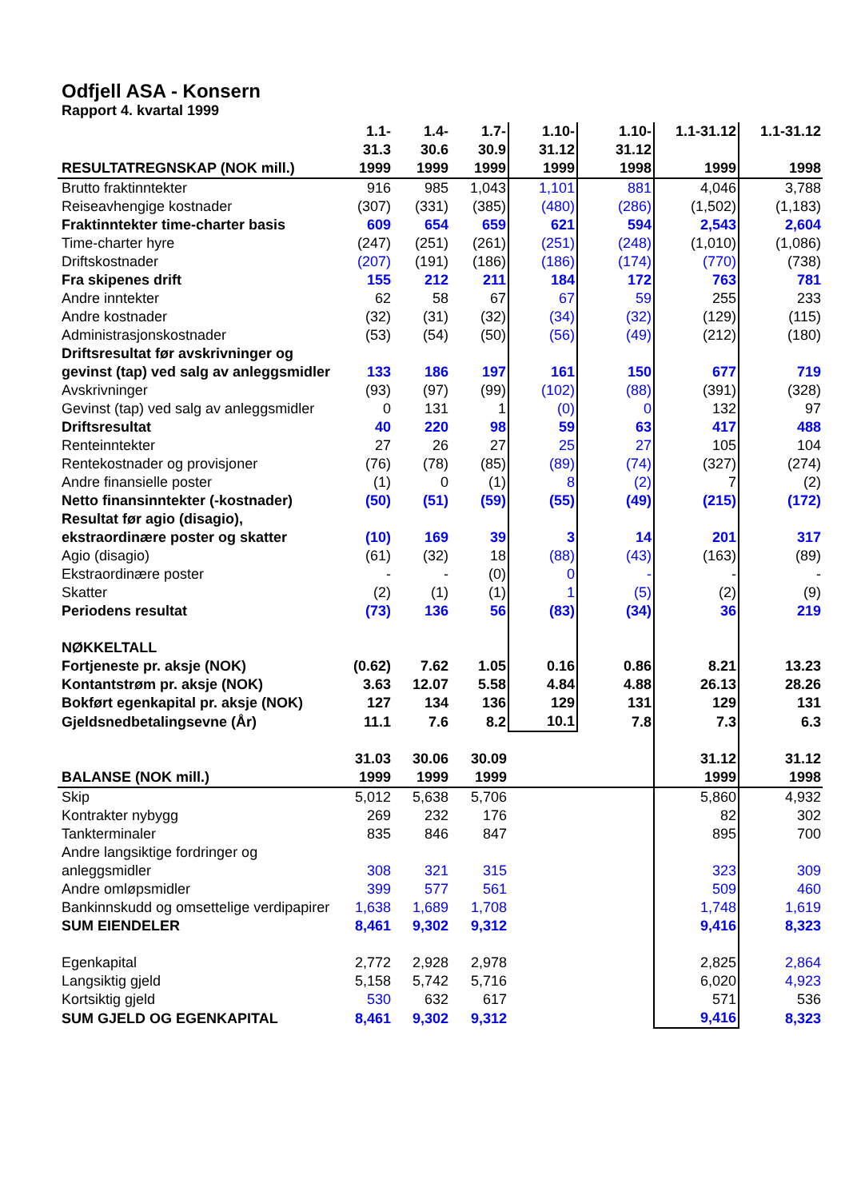Odfjell ASA - Konsern
Rapport 4. kvartal 1999
| RESULTATREGNSKAP (NOK mill.) | 1.1- 31.3 1999 | 1.4- 30.6 1999 | 1.7- 30.9 1999 | 1.10- 31.12 1999 | 1.10- 31.12 1998 | 1.1-31.12 1999 | 1.1-31.12 1998 |
| --- | --- | --- | --- | --- | --- | --- | --- |
| Brutto fraktinntekter | 916 | 985 | 1,043 | 1,101 | 881 | 4,046 | 3,788 |
| Reiseavhengige kostnader | (307) | (331) | (385) | (480) | (286) | (1,502) | (1,183) |
| Fraktinntekter time-charter basis | 609 | 654 | 659 | 621 | 594 | 2,543 | 2,604 |
| Time-charter hyre | (247) | (251) | (261) | (251) | (248) | (1,010) | (1,086) |
| Driftskostnader | (207) | (191) | (186) | (186) | (174) | (770) | (738) |
| Fra skipenes drift | 155 | 212 | 211 | 184 | 172 | 763 | 781 |
| Andre inntekter | 62 | 58 | 67 | 67 | 59 | 255 | 233 |
| Andre kostnader | (32) | (31) | (32) | (34) | (32) | (129) | (115) |
| Administrasjonskostnader | (53) | (54) | (50) | (56) | (49) | (212) | (180) |
| Driftsresultat før avskrivninger og gevinst (tap) ved salg av anleggsmidler | 133 | 186 | 197 | 161 | 150 | 677 | 719 |
| Avskrivninger | (93) | (97) | (99) | (102) | (88) | (391) | (328) |
| Gevinst (tap) ved salg av anleggsmidler | 0 | 131 | 1 | (0) | 0 | 132 | 97 |
| Driftsresultat | 40 | 220 | 98 | 59 | 63 | 417 | 488 |
| Renteinntekter | 27 | 26 | 27 | 25 | 27 | 105 | 104 |
| Rentekostnader og provisjoner | (76) | (78) | (85) | (89) | (74) | (327) | (274) |
| Andre finansielle poster | (1) | 0 | (1) | 8 | (2) | 7 | (2) |
| Netto finansinntekter (-kostnader) | (50) | (51) | (59) | (55) | (49) | (215) | (172) |
| Resultat før agio (disagio), ekstraordinære poster og skatter | (10) | 169 | 39 | 3 | 14 | 201 | 317 |
| Agio (disagio) | (61) | (32) | 18 | (88) | (43) | (163) | (89) |
| Ekstraordinære poster | - | - | (0) | 0 | - | - | - |
| Skatter | (2) | (1) | (1) | 1 | (5) | (2) | (9) |
| Periodens resultat | (73) | 136 | 56 | (83) | (34) | 36 | 219 |
| NØKKELTALL | | | | | | | |
| Fortjeneste pr. aksje (NOK) | (0.62) | 7.62 | 1.05 | 0.16 | 0.86 | 8.21 | 13.23 |
| Kontantstrøm pr. aksje (NOK) | 3.63 | 12.07 | 5.58 | 4.84 | 4.88 | 26.13 | 28.26 |
| Bokført egenkapital pr. aksje (NOK) | 127 | 134 | 136 | 129 | 131 | 129 | 131 |
| Gjeldsnedbetalingsevne (År) | 11.1 | 7.6 | 8.2 | 10.1 | 7.8 | 7.3 | 6.3 |
| BALANSE (NOK mill.) | 31.03 1999 | 30.06 1999 | 30.09 1999 | | | 31.12 1999 | 31.12 1998 |
| Skip | 5,012 | 5,638 | 5,706 | | | 5,860 | 4,932 |
| Kontrakter nybygg | 269 | 232 | 176 | | | 82 | 302 |
| Tankterminaler | 835 | 846 | 847 | | | 895 | 700 |
| Andre langsiktige fordringer og anleggsmidler | 308 | 321 | 315 | | | 323 | 309 |
| Andre omløpsmidler | 399 | 577 | 561 | | | 509 | 460 |
| Bankinnskudd og omsettelige verdipapirer | 1,638 | 1,689 | 1,708 | | | 1,748 | 1,619 |
| SUM EIENDELER | 8,461 | 9,302 | 9,312 | | | 9,416 | 8,323 |
| Egenkapital | 2,772 | 2,928 | 2,978 | | | 2,825 | 2,864 |
| Langsiktig gjeld | 5,158 | 5,742 | 5,716 | | | 6,020 | 4,923 |
| Kortsiktig gjeld | 530 | 632 | 617 | | | 571 | 536 |
| SUM GJELD OG EGENKAPITAL | 8,461 | 9,302 | 9,312 | | | 9,416 | 8,323 |